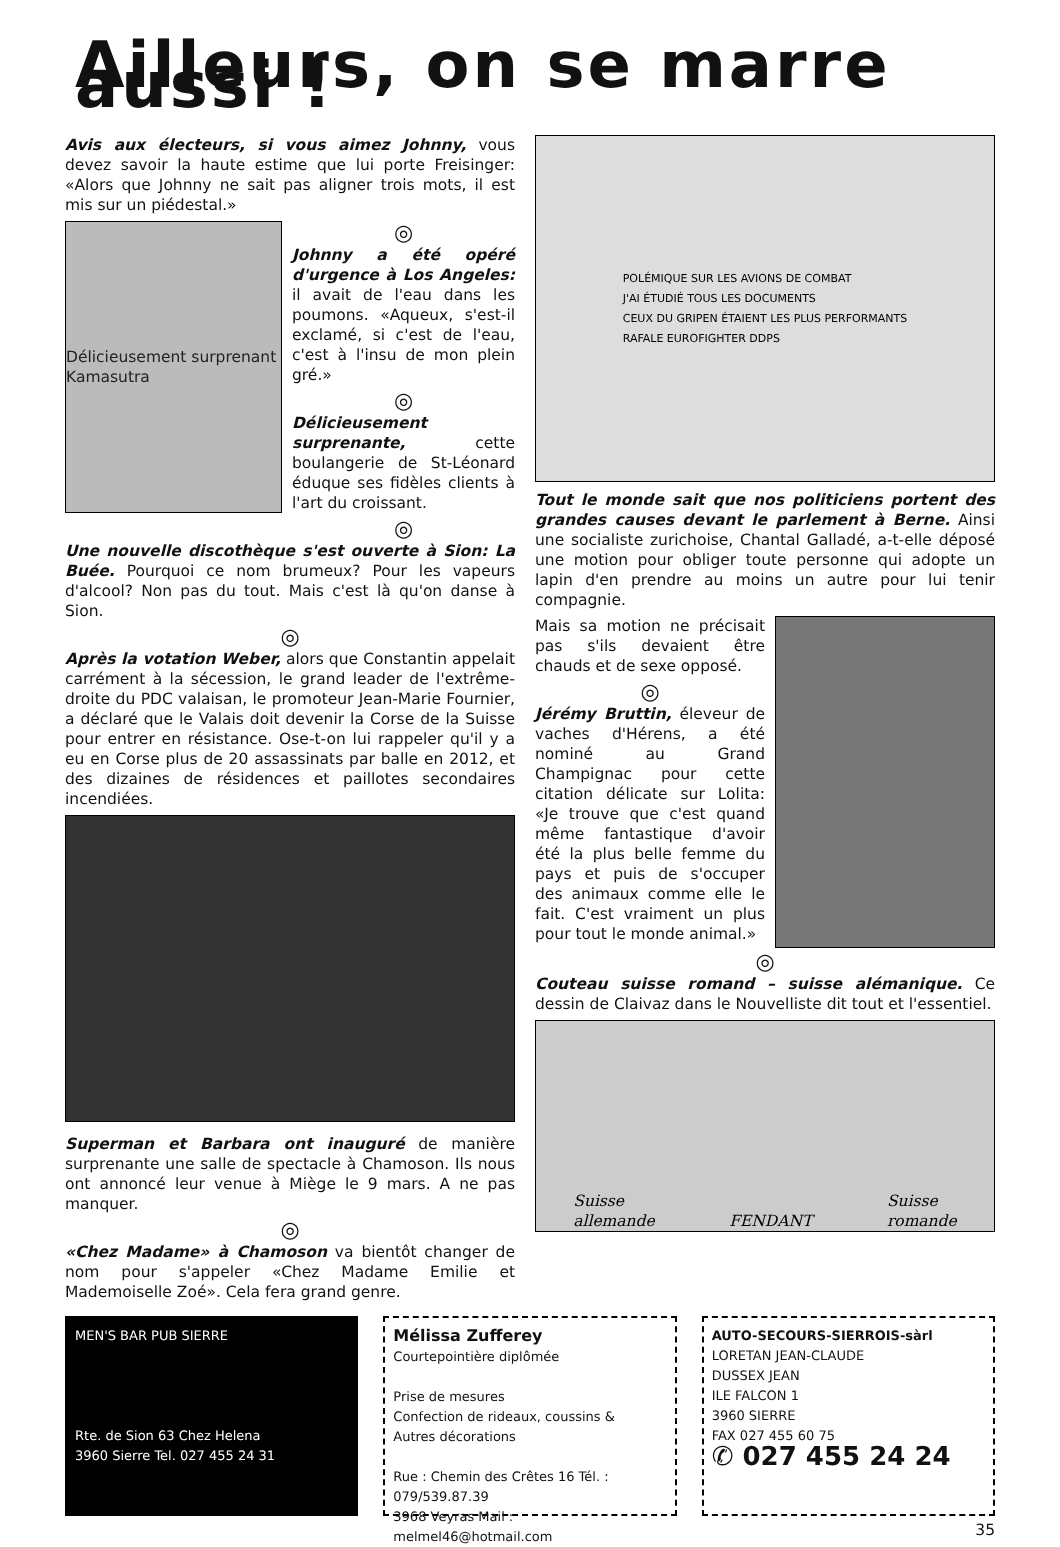Ailleurs, on se marre aussi !
Avis aux électeurs, si vous aimez Johnny, vous devez savoir la haute estime que lui porte Freisinger: «Alors que Johnny ne sait pas aligner trois mots, il est mis sur un piédestal.»
Délicieusement surprenant Kamasutra
◎
Johnny a été opéré d'urgence à Los Angeles: il avait de l'eau dans les poumons. «Aqueux, s'est-il exclamé, si c'est de l'eau, c'est à l'insu de mon plein gré.»
◎
Délicieusement surprenante, cette boulangerie de St-Léonard éduque ses fidèles clients à l'art du croissant.
◎
Une nouvelle discothèque s'est ouverte à Sion: La Buée. Pourquoi ce nom brumeux? Pour les vapeurs d'alcool? Non pas du tout. Mais c'est là qu'on danse à Sion.
◎
Après la votation Weber, alors que Constantin appelait carrément à la sécession, le grand leader de l'extrême-droite du PDC valaisan, le promoteur Jean-Marie Fournier, a déclaré que le Valais doit devenir la Corse de la Suisse pour entrer en résistance. Ose-t-on lui rappeler qu'il y a eu en Corse plus de 20 assassinats par balle en 2012, et des dizaines de résidences et paillotes secondaires incendiées.
Superman et Barbara ont inauguré de manière surprenante une salle de spectacle à Chamoson. Ils nous ont annoncé leur venue à Miège le 9 mars. A ne pas manquer.
◎
«Chez Madame» à Chamoson va bientôt changer de nom pour s'appeler «Chez Madame Emilie et Mademoiselle Zoé». Cela fera grand genre.
POLÉMIQUE SUR LES AVIONS DE COMBAT
J'AI ÉTUDIÉ TOUS LES DOCUMENTS
CEUX DU GRIPEN ÉTAIENT LES PLUS PERFORMANTS
RAFALE EUROFIGHTER DDPS
Tout le monde sait que nos politiciens portent des grandes causes devant le parlement à Berne. Ainsi une socialiste zurichoise, Chantal Galladé, a-t-elle déposé une motion pour obliger toute personne qui adopte un lapin d'en prendre au moins un autre pour lui tenir compagnie.
Mais sa motion ne précisait pas s'ils devaient être chauds et de sexe opposé.
◎
Jérémy Bruttin, éleveur de vaches d'Hérens, a été nominé au Grand Champignac pour cette citation délicate sur Lolita: «Je trouve que c'est quand même fantastique d'avoir été la plus belle femme du pays et puis de s'occuper des animaux comme elle le fait. C'est vraiment un plus pour tout le monde animal.»
◎
Couteau suisse romand – suisse alémanique. Ce dessin de Claivaz dans le Nouvelliste dit tout et l'essentiel.
Suisse
allemande FENDANT Suisse
romande
MEN'S BAR PUB SIERRE
Rte. de Sion 63 Chez Helena
3960 Sierre Tel. 027 455 24 31
Mélissa Zufferey
Courtepointière diplômée
Prise de mesures
Confection de rideaux, coussins &
Autres décorations
Rue : Chemin des Crêtes 16 Tél. : 079/539.87.39
3968 Veyras Mail : melmel46@hotmail.com
AUTO-SECOURS-SIERROIS-sàrl
LORETAN JEAN-CLAUDE
DUSSEX JEAN
ILE FALCON 1
3960 SIERRE
FAX 027 455 60 75
✆ 027 455 24 24
35